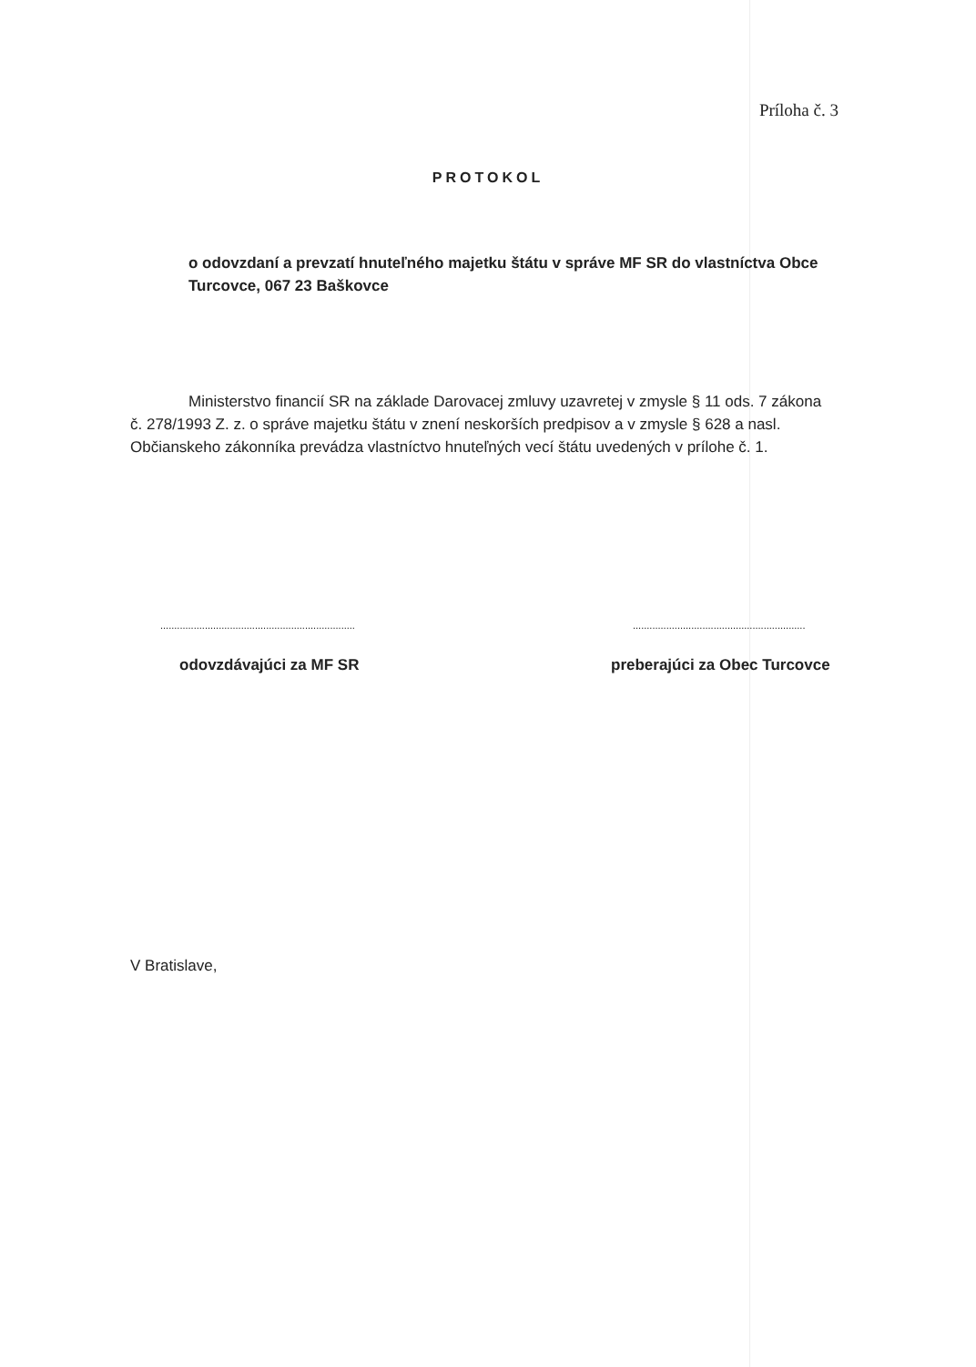Príloha č. 3
PROTOKOL
o odovzdaní a prevzatí hnuteľného majetku štátu v správe MF SR do vlastníctva Obce Turcovce, 067 23 Baškovce
Ministerstvo financií SR na základe Darovacej zmluvy uzavretej v zmysle § 11 ods. 7 zákona č. 278/1993 Z. z. o správe majetku štátu v znení neskorších predpisov a v zmysle § 628 a nasl. Občianskeho zákonníka prevádza vlastníctvo hnuteľných vecí štátu uvedených v prílohe č. 1.
......................................................................
..............................................................
odovzdávajúci za MF SR preberajúci za Obec Turcovce
V Bratislave,